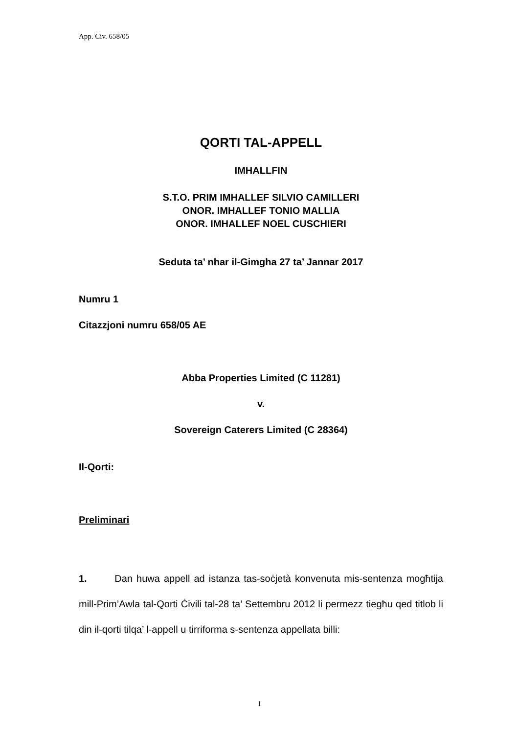App. Civ. 658/05
QORTI TAL-APPELL
IMHALLFIN
S.T.O. PRIM IMHALLEF SILVIO CAMILLERI
ONOR. IMHALLEF TONIO MALLIA
ONOR. IMHALLEF NOEL CUSCHIERI
Seduta ta’ nhar il-Gimgha 27 ta’ Jannar 2017
Numru 1
Citazzjoni numru 658/05 AE
Abba Properties Limited (C 11281)
v.
Sovereign Caterers Limited (C 28364)
Il-Qorti:
Preliminari
1. Dan huwa appell ad istanza tas-soċjetà konvenuta mis-sentenza mogħtija mill-Prim’Awla tal-Qorti Ċivili tal-28 ta’ Settembru 2012 li permezz tiegħu qed titlob li din il-qorti tilqa’ l-appell u tirriforma s-sentenza appellata billi:
1